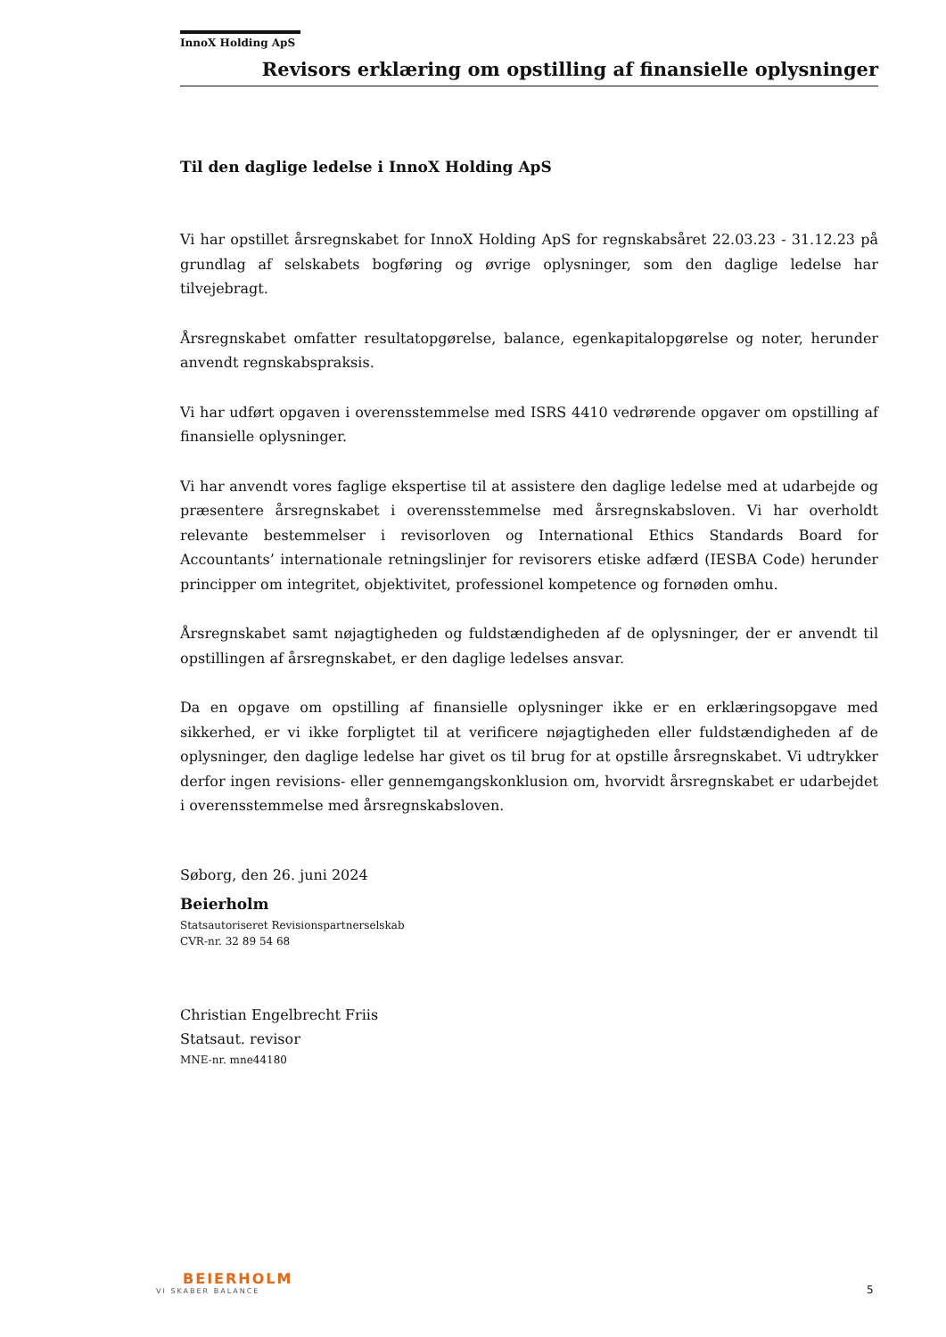InnoX Holding ApS
Revisors erklæring om opstilling af finansielle oplysninger
Til den daglige ledelse i InnoX Holding ApS
Vi har opstillet årsregnskabet for InnoX Holding ApS for regnskabsåret 22.03.23 - 31.12.23 på grundlag af selskabets bogføring og øvrige oplysninger, som den daglige ledelse har tilvejebragt.
Årsregnskabet omfatter resultatopgørelse, balance, egenkapitalopgørelse og noter, herunder anvendt regnskabspraksis.
Vi har udført opgaven i overensstemmelse med ISRS 4410 vedrørende opgaver om opstilling af finansielle oplysninger.
Vi har anvendt vores faglige ekspertise til at assistere den daglige ledelse med at udarbejde og præsentere årsregnskabet i overensstemmelse med årsregnskabsloven. Vi har overholdt relevante bestemmelser i revisorloven og International Ethics Standards Board for Accountants’ internationale retningslinjer for revisorers etiske adfærd (IESBA Code) herunder principper om integritet, objektivitet, professionel kompetence og fornøden omhu.
Årsregnskabet samt nøjagtigheden og fuldstændigheden af de oplysninger, der er anvendt til opstillingen af årsregnskabet, er den daglige ledelses ansvar.
Da en opgave om opstilling af finansielle oplysninger ikke er en erklæringsopgave med sikkerhed, er vi ikke forpligtet til at verificere nøjagtigheden eller fuldstændigheden af de oplysninger, den daglige ledelse har givet os til brug for at opstille årsregnskabet. Vi udtrykker derfor ingen revisions- eller gennemgangskonklusion om, hvorvidt årsregnskabet er udarbejdet i overensstemmelse med årsregnskabsloven.
Søborg, den 26. juni 2024
Beierholm
Statsautoriseret Revisionspartnerselskab
CVR-nr. 32 89 54 68
Christian Engelbrecht Friis
Statsaut. revisor
MNE-nr. mne44180
BEIERHOLM
VI SKABER BALANCE
5